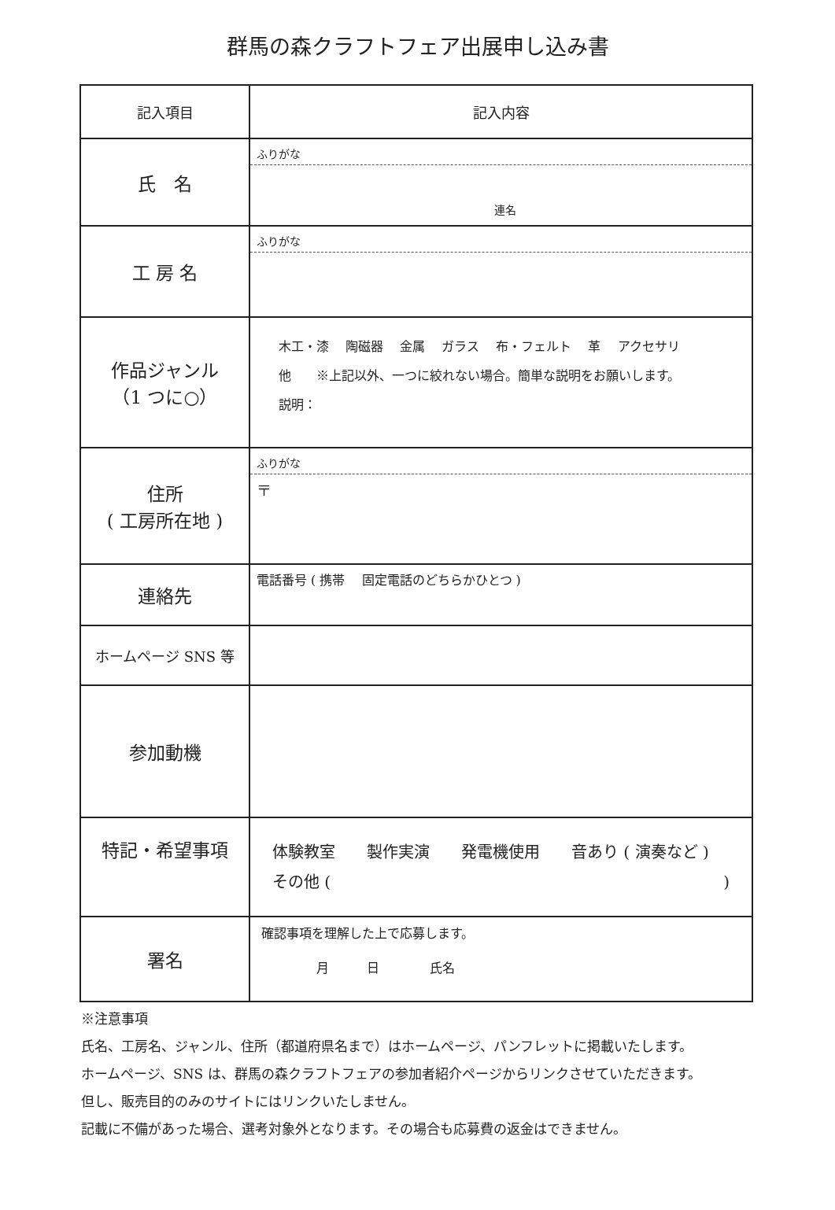群馬の森クラフトフェア出展申し込み書
| 記入項目 | 記入内容 |
| 氏 名 | ふりがな 連名 |
| 工 房 名 | ふりがな |
| 作品ジャンル （1 つに○） | 木工・漆 陶磁器 金属 ガラス 布・フェルト 革 アクセサリ 他 ※上記以外、一つに絞れない場合。簡単な説明をお願いします。 説明： |
| 住所 ( 工房所在地 ) | ふりがな 〒 |
| 連絡先 | 電話番号 ( 携帯 固定電話のどちらかひとつ ) |
| ホームページ SNS 等 | |
| 参加動機 | |
| 特記・希望事項 | 体験教室 製作実演 発電機使用 音あり ( 演奏など ) その他 ( ) |
| 署名 | 確認事項を理解した上で応募します。 月 日 氏名 |
※注意事項
氏名、工房名、ジャンル、住所（都道府県名まで）はホームページ、パンフレットに掲載いたします。
ホームページ、SNS は、群馬の森クラフトフェアの参加者紹介ページからリンクさせていただきます。
但し、販売目的のみのサイトにはリンクいたしません。
記載に不備があった場合、選考対象外となります。その場合も応募費の返金はできません。